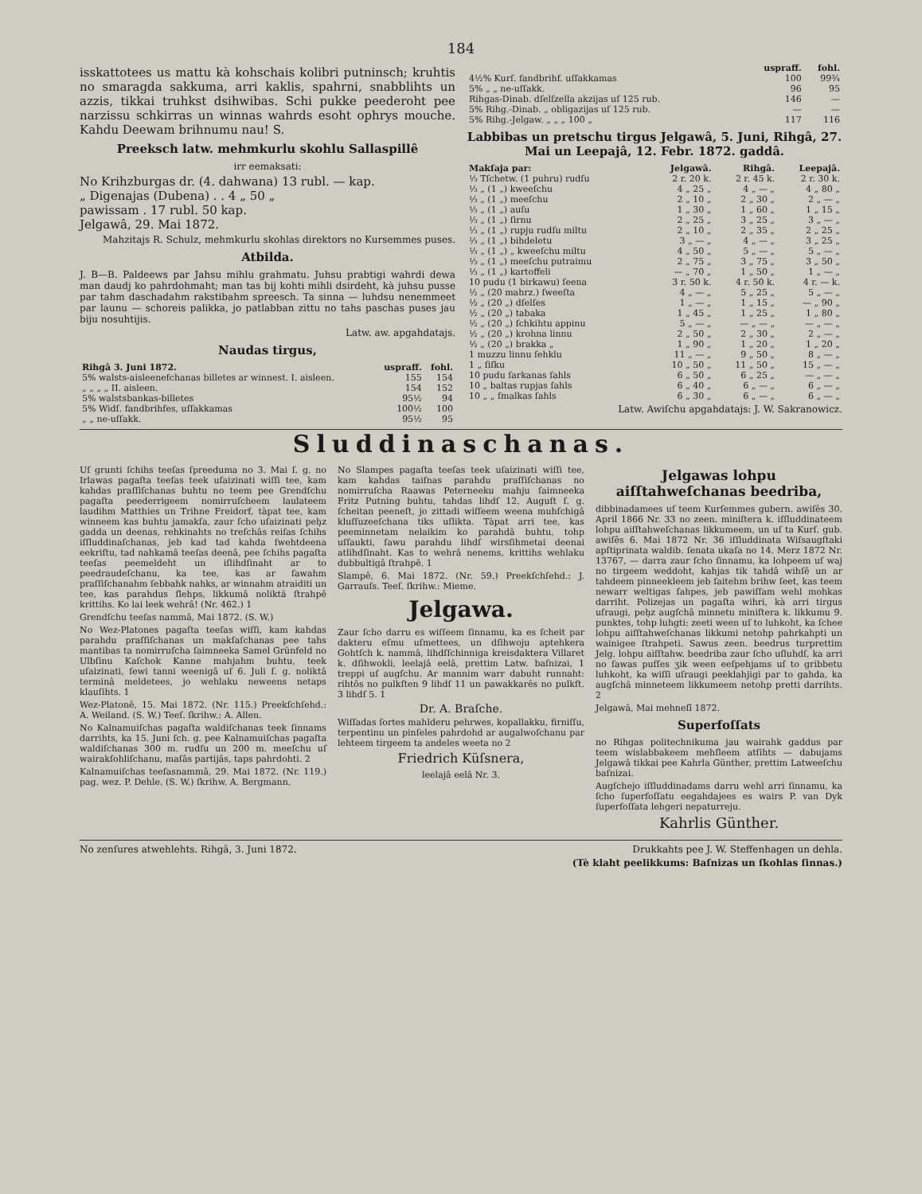184
isskattotees us mattu kà kohschais kolibri putninsch; kruhtis no smaragda sakkuma, arri kaklis, spahrni, snabblihts un azzis, tikkai truhkst dsihwibas. Schi pukke peederoht pee narzissu schkirras un winnas wahrds esoht ophrys mouche. Kahdu Deewam brihnumu nau! S.
Preeksch latw. mehmkurlu skohlu Sallaspillê
irr eemaksati:
No Krihzburgas dr. (4. dahwana) 13 rubl. — kap.
„ Digenajas (Dubena) . . 4 „ 50 „
pawissam . 17 rubl. 50 kap.
Jelgawâ, 29. Mai 1872.
Mahzitajs R. Schulz, mehmkurlu skohlas direktors no Kursemmes puses.
Atbilda.
J. B—B. Paldeews par Jahsu mihlu grahmatu. Juhsu prabtigi wahrdi dewa man daudj ko pahrdohmaht; man tas bij kohti mihli dsirdeht, kà juhsu pusse par tahm daschadahm rakstibahm spreesch. Ta sinna — luhdsu nenemmeet par launu — schoreis palikka, jo patlabban zittu no tahs paschas puses jau biju nosuhtijis.
Latw. aw. apgahdatajs.
Naudas tirgus,
| Rihgâ 3. Juni 1872. | uspraff. | fohl. |
| --- | --- | --- |
| 5% walsts-aisleenefchanas billetes ar winnest. I. aisleen. | 155 | 154 |
| „ „ „ „ II. aisleen. | 154 | 152 |
| 5% walstsbankas-billetes | 95½ | 94 |
| 5% Widſ. fandbrihfes, uſſakkamas | 100½ | 100 |
| „ „ ne-uſſakk. | 95½ | 95 |
| | uspraff. | fohl. |
| --- | --- | --- |
| 4½% Kurſ. fandbrihf. uſſakkamas | 100 | 99¾ |
| 5% „ „ ne-uſſakk. | 96 | 95 |
| Rihgas-Dinab. dſelſzella akzijas uſ 125 rub. | 146 | — |
| 5% Rihg.-Dinab. „ obligazijas uſ 125 rub. | — | — |
| 5% Rihg.-Jelgaw. „ „ „ 100 „ | 117 | 116 |
Labbibas un pretschu tirgus Jelgawâ, 5. Juni, Rihgâ, 27. Mai un Leepajâ, 12. Febr. 1872. gaddâ.
| Makſaja par: | Jelgawâ. | Rihgâ. | Leepajâ. |
| --- | --- | --- | --- |
| ⅓ Tſchetw. (1 puhru) rudſu | 2 r. 20 k. | 2 r. 45 k. | 2 r. 30 k. |
| ⅓ „ (1 „) kweeſchu | 4 „ 25 „ | 4 „ — „ | 4 „ 80 „ |
| ⅓ „ (1 „) meeſchu | 2 „ 10 „ | 2 „ 30 „ | 2 „ — „ |
| ⅓ „ (1 „) auſu | 1 „ 30 „ | 1 „ 60 „ | 1 „ 15 „ |
| ⅓ „ (1 „) ſirnu | 2 „ 25 „ | 3 „ 25 „ | 3 „ — „ |
| ⅓ „ (1 „) rupju rudſu miltu | 2 „ 10 „ | 2 „ 35 „ | 2 „ 25 „ |
| ⅓ „ (1 „) bihdeletu | 3 „ — „ | 4 „ — „ | 3 „ 25 „ |
| ⅓ „ (1 „) „ kweeſchu miltu | 4 „ 50 „ | 5 „ — „ | 5 „ — „ |
| ⅓ „ (1 „) meeſchu putraimu | 2 „ 75 „ | 3 „ 75 „ | 3 „ 50 „ |
| ⅓ „ (1 „) kartoffeli | — „ 70 „ | 1 „ 50 „ | 1 „ — „ |
| 10 pudu (1 birkawu) ſeena | 3 r. 50 k. | 4 r. 50 k. | 4 r. — k. |
| ½ „ (20 mahrz.) ſweeſta | 4 „ — „ | 5 „ 25 „ | 5 „ — „ |
| ½ „ (20 „) dſelſes | 1 „ — „ | 1 „ 15 „ | — „ 90 „ |
| ½ „ (20 „) tabaka | 1 „ 45 „ | 1 „ 25 „ | 1 „ 80 „ |
| ½ „ (20 „) ſchkihtu appinu | 5 „ — „ | — „ — „ | — „ — „ |
| ½ „ (20 „) krohna linnu | 2 „ 50 „ | 2 „ 30 „ | 2 „ — „ |
| ½ „ (20 „) brakka „ | 1 „ 90 „ | 1 „ 20 „ | 1 „ 20 „ |
| 1 muzzu linnu ſehklu | 11 „ — „ | 9 „ 50 „ | 8 „ — „ |
| 1 „ ſiſku | 10 „ 50 „ | 11 „ 50 „ | 15 „ — „ |
| 10 pudu ſarkanas ſahls | 6 „ 50 „ | 6 „ 25 „ | — „ — „ |
| 10 „ baltas rupjas ſahls | 6 „ 40 „ | 6 „ — „ | 6 „ — „ |
| 10 „ „ ſmalkas ſahls | 6 „ 30 „ | 6 „ — „ | 6 „ — „ |
Latw. Awiſchu apgahdatajs: J. W. Sakranowicz.
Sluddinaschanas.
Uſ grunti ſchihs teeſas ſpreeduma no 3. Mai ſ. g. no Irlawas pagaſta teeſas teek uſaizinati wiſſi tee, kam kahdas praſſiſchanas buhtu no teem pee Grendſchu pagaſta peederrigeem nomirruſcheem laulateem laudihm Matthies un Trihne Freidorf, tàpat tee, kam winneem kas buhtu jamakſa, zaur ſcho uſaizinati peh̨z gadda un deenas, rehkinahts no treſchâs reiſas ſchihs iſſluddinaſchanas, jeb kad tad kahda ſwehtdeena eekriſtu, tad nahkamâ teeſas deenâ, pee ſchihs pagaſta teeſas peemeldeht un iſlihdſinaht ar to peedraudeſchanu, ka tee, kas ar ſawahm praſſiſchanahm ſebbahk nahks, ar winnahm atraiditi un tee, kas parahdus ſlehps, likkumâ noliktâ ſtrahpê krittihs. Ko lai leek wehrâ! (Nr. 462.) 1
Grendſchu teeſas nammâ, Mai 1872. (S. W.)
No Wez-Platones pagaſta teeſas wiſſi, kam kahdas parahdu praſſiſchanas un makſaſchanas pee tahs mantibas ta nomirruſcha ſaimneeka Samel Grünfeld no Ulbſinu Kaſchok Kanne mahjahm buhtu, teek uſaizinati, ſewi tanni weenigâ uſ 6. Juli ſ. g. noliktâ terminâ meldetees, jo wehlaku neweens netaps klauſihts. 1
Wez-Platonê, 15. Mai 1872. (Nr. 115.) Preekſchſehd.: A. Weiland. (S. W.) Teeſ. ſkrihw.: A. Allen.
No Kalnamuiſchas pagaſta waldiſchanas teek ſinnams darrihts, ka 15. Juni ſch. g. pee Kalnamuiſchas pagaſta waldiſchanas 300 m. rudſu un 200 m. meeſchu uſ wairakſohliſchanu, maſâs partijâs, taps pahrdohti. 2
Kalnamuiſchas teeſasnammâ, 29. Mai 1872. (Nr. 119.) pag. wez. P. Dehle. (S. W.) ſkrihw. A. Bergmann.
No Slampes pagaſta teeſas teek uſaizinati wiſſi tee, kam kahdas taiſnas parahdu praſſiſchanas no nomirruſcha Raawas Peterneeku mahju ſaimneeka Fritz Putning buhtu, tahdas lihdſ 12. Auguſt ſ. g. ſcheitan peeneſt, jo zittadi wiſſeem weena muhſchigâ kluſſuzeeſchana tiks uſlikta. Tàpat arri tee, kas peeminnetam nelaikim ko parahdâ buhtu, tohp uſſaukti, ſawu parahdu lihdſ wirsſihmetai deenai atlihdſinaht. Kas to wehrâ nenems, krittihs wehlaku dubbultigâ ſtrahpê. 1
Slampê, 6. Mai 1872. (Nr. 59.) Preekſchſehd.: J. Garrauſs. Teeſ. ſkrihw.: Mieme.
Jelgawa.
Zaur ſcho darru es wiſſeem ſinnamu, ka es ſcheit par dakteru eſmu uſmettees, un dſihwoju aptehkera Gohtſch k. nammâ, lihdſſchinniga kreisdaktera Villaret k. dſihwokli, leelajâ eelâ, prettim Latw. baſnizai, 1 treppi uſ augſchu. Ar mannim warr dabuht runnaht: rihtôs no pulkſten 9 lihdſ 11 un pawakkarês no pulkſt. 3 lihdſ 5. 1
Dr. A. Braſche.
Wiſſadas ſortes mahlderu pehrwes, kopallakku, firniſſu, terpentinu un pinſeles pahrdohd ar augalwoſchanu par lehteem tirgeem ta andeles weeta no 2
Friedrich Küſsnera,
leelajâ eelâ Nr. 3.
Jelgawas lohpu aiſſtahweſchanas beedriba,
dibbinadamees uſ teem Kurſemmes gubern. awiſês 30. April 1866 Nr. 33 no zeen. miniſtera k. iſſluddinateem lohpu aiſſtahweſchanas likkumeem, un uſ ta Kurſ. gub. awiſês 6. Mai 1872 Nr. 36 iſſluddinata Wiſsaugſtaki apſtiprinata waldib. ſenata ukaſa no 14. Merz 1872 Nr. 13767, — darra zaur ſcho ſinnamu, ka lohpeem uſ waj no tirgeem weddoht, kahjas tik tahdâ wihſê un ar tahdeem pinneekleem jeb ſaitehm brihw ſeet, kas teem newarr weltigas ſahpes, jeb pawiſſam wehl mohkas darriht. Polizejas un pagaſta wihri, kà arri tirgus uſraugi, peh̨z augſchâ minnetu miniſtera k. likkumu 9. punktes, tohp luhgti: zeeti ween uſ to luhkoht, ka ſchee lohpu aiſſtahweſchanas likkumi netohp pahrkahpti un wainigee ſtrahpeti. Sawus zeen. beedrus turprettim Jelg. lohpu aiſſtahw. beedriba zaur ſcho uſluhdſ, ka arri no ſawas puſſes ʒik ween eeſpehjams uſ to gribbetu luhkoht, ka wiſſi uſraugi peeklahjigi par to gahda, ka augſchâ minneteem likkumeem netohp pretti darrihts. 2
Jelgawâ, Mai mehneſî 1872.
Superfoſſats
no Rihgas politechnikuma jau wairahk gaddus par teem wislabbakeem mehſleem atſihts — dabujams Jelgawâ tikkai pee Kahrla Günther, prettim Latweeſchu baſnizai.
Augſchejo iſſluddinadams darru wehl arri ſinnamu, ka ſcho ſuperfoſſatu eegahdajees es wairs P. van Dyk ſuperfoſſata lehgeri nepaturreju.
Kahrlis Günther.
No zenſures atwehlehts. Rihgâ, 3. Juni 1872. Drukkahts pee J. W. Steffenhagen un dehla.
(Tè klaht peelikkums: Baſnizas un ſkohlas ſinnas.)